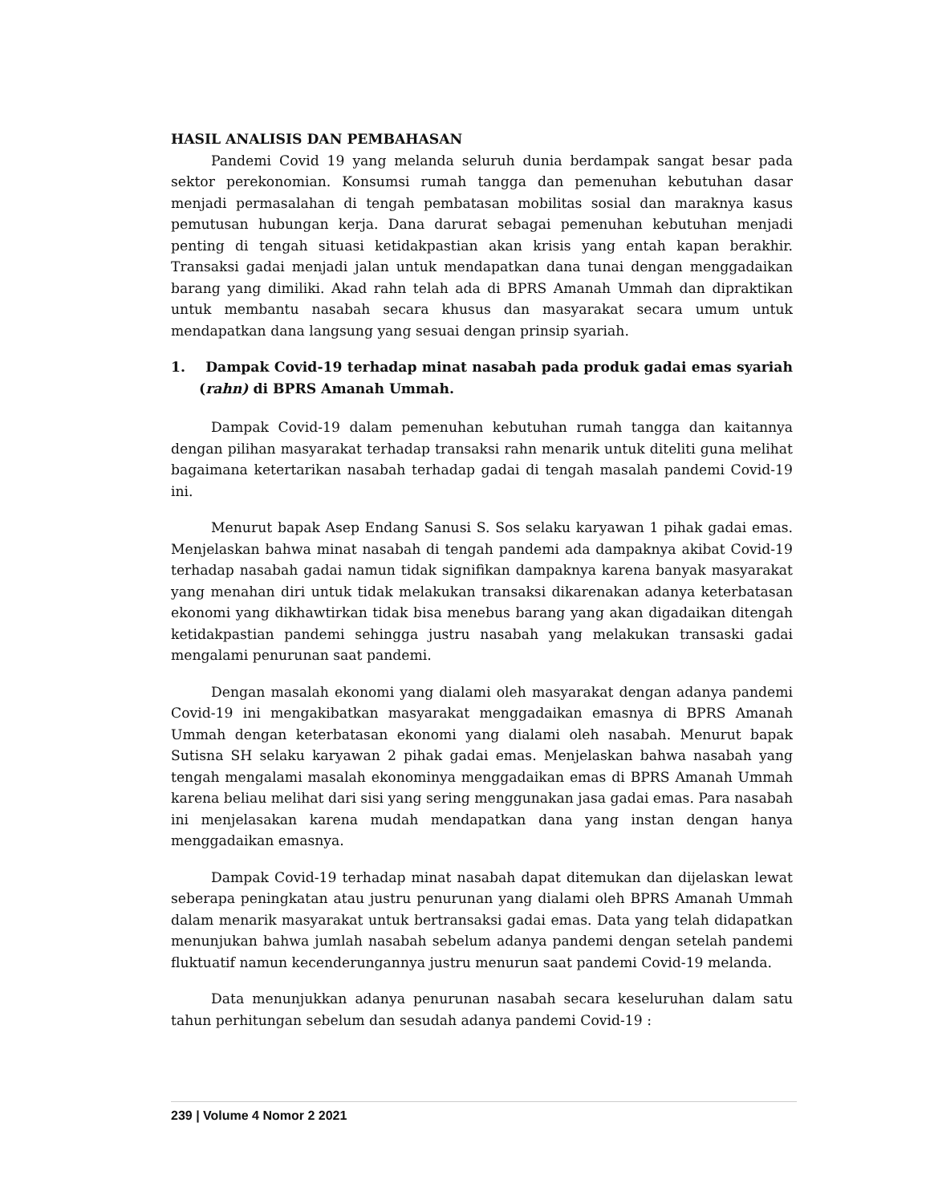HASIL ANALISIS DAN PEMBAHASAN
Pandemi Covid 19 yang melanda seluruh dunia berdampak sangat besar pada sektor perekonomian. Konsumsi rumah tangga dan pemenuhan kebutuhan dasar menjadi permasalahan di tengah pembatasan mobilitas sosial dan maraknya kasus pemutusan hubungan kerja. Dana darurat sebagai pemenuhan kebutuhan menjadi penting di tengah situasi ketidakpastian akan krisis yang entah kapan berakhir. Transaksi gadai menjadi jalan untuk mendapatkan dana tunai dengan menggadaikan barang yang dimiliki. Akad rahn telah ada di BPRS Amanah Ummah dan dipraktikan untuk membantu nasabah secara khusus dan masyarakat secara umum untuk mendapatkan dana langsung yang sesuai dengan prinsip syariah.
1. Dampak Covid-19 terhadap minat nasabah pada produk gadai emas syariah (rahn) di BPRS Amanah Ummah.
Dampak Covid-19 dalam pemenuhan kebutuhan rumah tangga dan kaitannya dengan pilihan masyarakat terhadap transaksi rahn menarik untuk diteliti guna melihat bagaimana ketertarikan nasabah terhadap gadai di tengah masalah pandemi Covid-19 ini.
Menurut bapak Asep Endang Sanusi S. Sos selaku karyawan 1 pihak gadai emas. Menjelaskan bahwa minat nasabah di tengah pandemi ada dampaknya akibat Covid-19 terhadap nasabah gadai namun tidak signifikan dampaknya karena banyak masyarakat yang menahan diri untuk tidak melakukan transaksi dikarenakan adanya keterbatasan ekonomi yang dikhawtirkan tidak bisa menebus barang yang akan digadaikan ditengah ketidakpastian pandemi sehingga justru nasabah yang melakukan transaski gadai mengalami penurunan saat pandemi.
Dengan masalah ekonomi yang dialami oleh masyarakat dengan adanya pandemi Covid-19 ini mengakibatkan masyarakat menggadaikan emasnya di BPRS Amanah Ummah dengan keterbatasan ekonomi yang dialami oleh nasabah. Menurut bapak Sutisna SH selaku karyawan 2 pihak gadai emas. Menjelaskan bahwa nasabah yang tengah mengalami masalah ekonominya menggadaikan emas di BPRS Amanah Ummah karena beliau melihat dari sisi yang sering menggunakan jasa gadai emas. Para nasabah ini menjelasakan karena mudah mendapatkan dana yang instan dengan hanya menggadaikan emasnya.
Dampak Covid-19 terhadap minat nasabah dapat ditemukan dan dijelaskan lewat seberapa peningkatan atau justru penurunan yang dialami oleh BPRS Amanah Ummah dalam menarik masyarakat untuk bertransaksi gadai emas. Data yang telah didapatkan menunjukan bahwa jumlah nasabah sebelum adanya pandemi dengan setelah pandemi fluktuatif namun kecenderungannya justru menurun saat pandemi Covid-19 melanda.
Data menunjukkan adanya penurunan nasabah secara keseluruhan dalam satu tahun perhitungan sebelum dan sesudah adanya pandemi Covid-19 :
239 | Volume 4 Nomor 2 2021